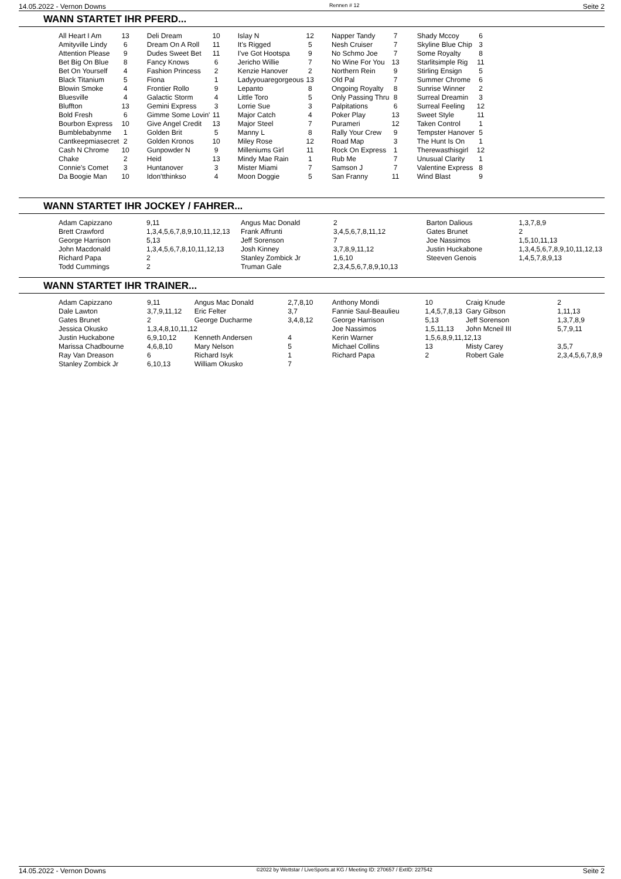14.05.2022 - Vernon Downs Rennen # 12 Seite 2
WANN STARTET IHR PFERD...
| All Heart I Am | 13 | Deli Dream | 10 | Islay N | 12 | Napper Tandy | 7 | Shady Mccoy | 6 |
| Amityville Lindy | 6 | Dream On A Roll | 11 | It's Rigged | 5 | Nesh Cruiser | 7 | Skyline Blue Chip | 3 |
| Attention Please | 9 | Dudes Sweet Bet | 11 | I've Got Hootspa | 9 | No Schmo Joe | 7 | Some Royalty | 8 |
| Bet Big On Blue | 8 | Fancy Knows | 6 | Jericho Willie | 7 | No Wine For You | 13 | Starlitsimple Rig | 11 |
| Bet On Yourself | 4 | Fashion Princess | 2 | Kenzie Hanover | 2 | Northern Rein | 9 | Stirling Ensign | 5 |
| Black Titanium | 5 | Fiona | 1 | Ladyyouaregorgeous | 13 | Old Pal | 7 | Summer Chrome | 6 |
| Blowin Smoke | 4 | Frontier Rollo | 9 | Lepanto | 8 | Ongoing Royalty | 8 | Sunrise Winner | 2 |
| Bluesville | 4 | Galactic Storm | 4 | Little Toro | 5 | Only Passing Thru | 8 | Surreal Dreamin | 3 |
| Bluffton | 13 | Gemini Express | 3 | Lorrie Sue | 3 | Palpitations | 6 | Surreal Feeling | 12 |
| Bold Fresh | 6 | Gimme Some Lovin' | 11 | Major Catch | 4 | Poker Play | 13 | Sweet Style | 11 |
| Bourbon Express | 10 | Give Angel Credit | 13 | Major Steel | 7 | Purameri | 12 | Taken Control | 1 |
| Bumblebabynme | 1 | Golden Brit | 5 | Manny L | 8 | Rally Your Crew | 9 | Tempster Hanover | 5 |
| Cantkeepmiasecret | 2 | Golden Kronos | 10 | Miley Rose | 12 | Road Map | 3 | The Hunt Is On | 1 |
| Cash N Chrome | 10 | Gunpowder N | 9 | Milleniums Girl | 11 | Rock On Express | 1 | Therewasthisgirl | 12 |
| Chake | 2 | Heid | 13 | Mindy Mae Rain | 1 | Rub Me | 7 | Unusual Clarity | 1 |
| Connie's Comet | 3 | Huntanover | 3 | Mister Miami | 7 | Samson J | 7 | Valentine Express | 8 |
| Da Boogie Man | 10 | Idon'tthinkso | 4 | Moon Doggie | 5 | San Franny | 11 | Wind Blast | 9 |
WANN STARTET IHR JOCKEY / FAHRER...
| Adam Capizzano | 9,11 | Angus Mac Donald | 2 | Barton Dalious | 1,3,7,8,9 |
| Brett Crawford | 1,3,4,5,6,7,8,9,10,11,12,13 | Frank Affrunti | 3,4,5,6,7,8,11,12 | Gates Brunet | 2 |
| George Harrison | 5,13 | Jeff Sorenson | 7 | Joe Nassimos | 1,5,10,11,13 |
| John Macdonald | 1,3,4,5,6,7,8,10,11,12,13 | Josh Kinney | 3,7,8,9,11,12 | Justin Huckabone | 1,3,4,5,6,7,8,9,10,11,12,13 |
| Richard Papa | 2 | Stanley Zombick Jr | 1,6,10 | Steeven Genois | 1,4,5,7,8,9,13 |
| Todd Cummings | 2 | Truman Gale | 2,3,4,5,6,7,8,9,10,13 | | |
WANN STARTET IHR TRAINER...
| Adam Capizzano | 9,11 | Angus Mac Donald | 2,7,8,10 | Anthony Mondi | 10 | Craig Knude | 2 |
| Dale Lawton | 3,7,9,11,12 | Eric Felter | 3,7 | Fannie Saul-Beaulieu | 1,4,5,7,8,13 | Gary Gibson | 1,11,13 |
| Gates Brunet | 2 | George Ducharme | 3,4,8,12 | George Harrison | 5,13 | Jeff Sorenson | 1,3,7,8,9 |
| Jessica Okusko | 1,3,4,8,10,11,12 | | | Joe Nassimos | 1,5,11,13 | John Mcneil III | 5,7,9,11 |
| Justin Huckabone | 6,9,10,12 | Kenneth Andersen | 4 | Kerin Warner | 1,5,6,8,9,11,12,13 | | |
| Marissa Chadbourne | 4,6,8,10 | Mary Nelson | 5 | Michael Collins | 13 | Misty Carey | 3,5,7 |
| Ray Van Dreason | 6 | Richard Isyk | 1 | Richard Papa | 2 | Robert Gale | 2,3,4,5,6,7,8,9 |
| Stanley Zombick Jr | 6,10,13 | William Okusko | 7 | | | | |
14.05.2022 - Vernon Downs ©2022 by Wettstar / LiveSports.at KG / Meeting ID: 270657 / ExtID: 227542 Seite 2